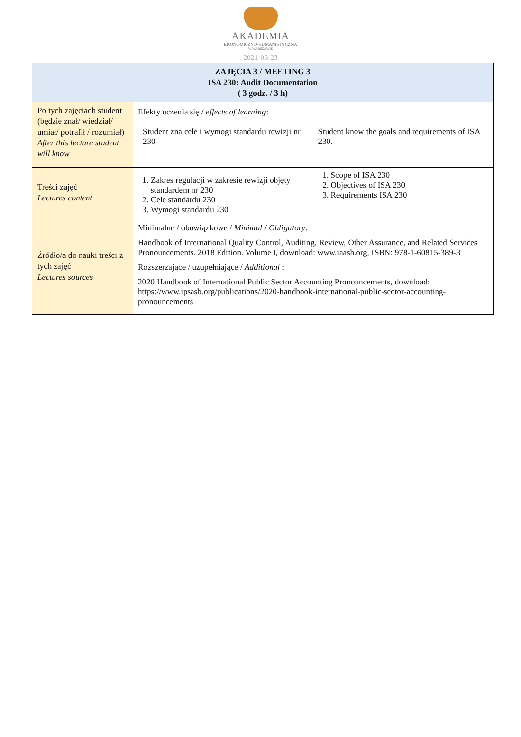AKADEMIA
EKONOMICZNO-HUMANISTYCZNA
W WARSZAWIE
2021-03-23
| ZAJĘCIA 3 / MEETING 3 ISA 230: Audit Documentation ( 3 godz. / 3 h) | |
| Po tych zajęciach student (będzie znał/ wiedział/ umiał/ potrafił / rozumiał) After this lecture student will know | Efekty uczenia się / effects of learning : Student zna cele i wymogi standardu rewizji nr 230 Student know the goals and requirements of ISA 230. |
| Treści zajęć Lectures content | 1. Zakres regulacji w zakresie rewizji objęty standardem nr 230 2. Cele standardu 230 3. Wymogi standardu 230 1. Scope of ISA 230 2. Objectives of ISA 230 3. Requirements ISA 230 |
| Źródło/a do nauki treści z tych zajęć Lectures sources | Minimalne / obowiązkowe / Minimal / Obligatory : Handbook of International Quality Control, Auditing, Review, Other Assurance, and Related Services Pronouncements. 2018 Edition. Volume I, download: www.iaasb.org, ISBN: 978-1-60815-389-3 Rozszerzające / uzupełniające / Additional : 2020 Handbook of International Public Sector Accounting Pronouncements, download: https://www.ipsasb.org/publications/2020-handbook-international-public-sector-accounting-pronouncements |